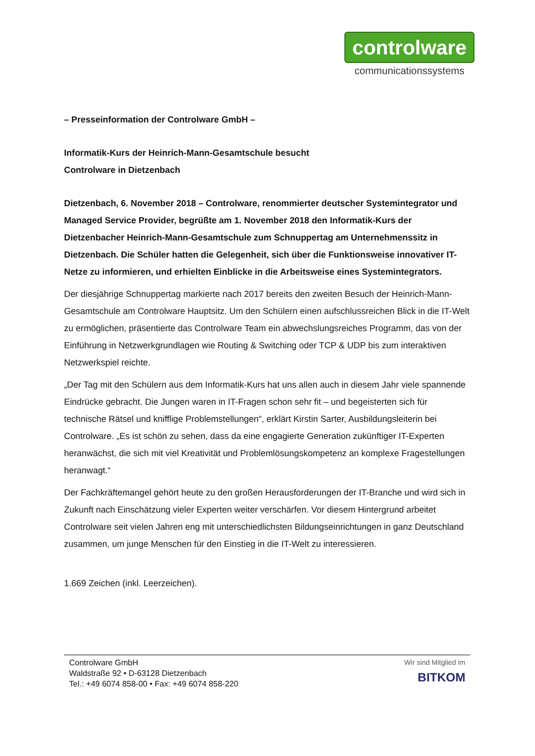controlware
communicationssystems
– Presseinformation der Controlware GmbH –
Informatik-Kurs der Heinrich-Mann-Gesamtschule besucht
Controlware in Dietzenbach
Dietzenbach, 6. November 2018 – Controlware, renommierter deutscher Systemintegrator und Managed Service Provider, begrüßte am 1. November 2018 den Informatik-Kurs der Dietzenbacher Heinrich-Mann-Gesamtschule zum Schnuppertag am Unternehmenssitz in Dietzenbach. Die Schüler hatten die Gelegenheit, sich über die Funktionsweise innovativer IT-Netze zu informieren, und erhielten Einblicke in die Arbeitsweise eines Systemintegrators.
Der diesjährige Schnuppertag markierte nach 2017 bereits den zweiten Besuch der Heinrich-Mann-Gesamtschule am Controlware Hauptsitz. Um den Schülern einen aufschlussreichen Blick in die IT-Welt zu ermöglichen, präsentierte das Controlware Team ein abwechslungsreiches Programm, das von der Einführung in Netzwerkgrundlagen wie Routing & Switching oder TCP & UDP bis zum interaktiven Netzwerkspiel reichte.
„Der Tag mit den Schülern aus dem Informatik-Kurs hat uns allen auch in diesem Jahr viele spannende Eindrücke gebracht. Die Jungen waren in IT-Fragen schon sehr fit – und begeisterten sich für technische Rätsel und knifflige Problemstellungen“, erklärt Kirstin Sarter, Ausbildungsleiterin bei Controlware. „Es ist schön zu sehen, dass da eine engagierte Generation zukünftiger IT-Experten heranwächst, die sich mit viel Kreativität und Problemlösungskompetenz an komplexe Fragestellungen heranwagt.“
Der Fachkräftemangel gehört heute zu den großen Herausforderungen der IT-Branche und wird sich in Zukunft nach Einschätzung vieler Experten weiter verschärfen. Vor diesem Hintergrund arbeitet Controlware seit vielen Jahren eng mit unterschiedlichsten Bildungseinrichtungen in ganz Deutschland zusammen, um junge Menschen für den Einstieg in die IT-Welt zu interessieren.
1.669 Zeichen (inkl. Leerzeichen).
Controlware GmbH
Waldstraße 92 • D-63128 Dietzenbach
Tel.: +49 6074 858-00 • Fax: +49 6074 858-220
Wir sind Mitglied im
BITKOM